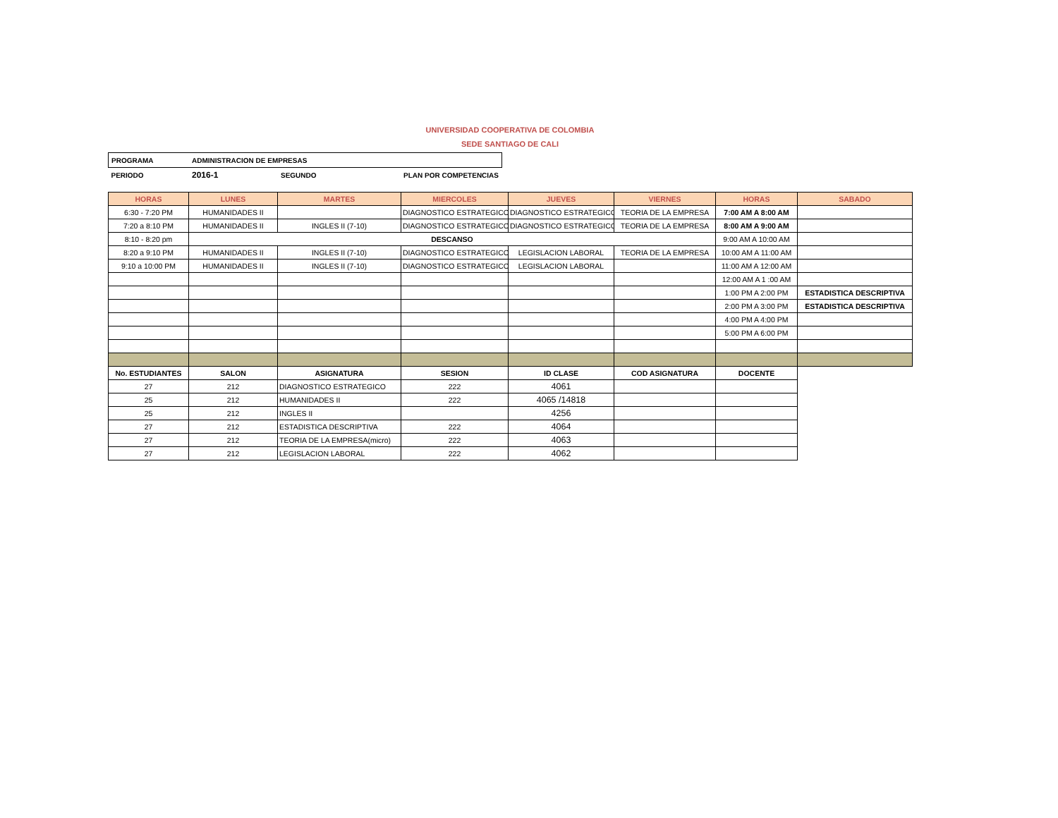UNIVERSIDAD COOPERATIVA DE COLOMBIA
SEDE SANTIAGO DE CALI
| PROGRAMA | ADMINISTRACION DE EMPRESAS | | |
| PERIODO | 2016-1 | SEGUNDO | PLAN POR COMPETENCIAS |
| HORAS | LUNES | MARTES | MIERCOLES | JUEVES | VIERNES | HORAS | SABADO |
| --- | --- | --- | --- | --- | --- | --- | --- |
| 6:30 - 7:20 PM | HUMANIDADES II | | DIAGNOSTICO ESTRATEGICO | DIAGNOSTICO ESTRATEGICO | TEORIA DE LA EMPRESA | 7:00 AM A 8:00 AM | |
| 7:20 a 8:10 PM | HUMANIDADES II | INGLES II (7-10) | DIAGNOSTICO ESTRATEGICO | DIAGNOSTICO ESTRATEGICO | TEORIA DE LA EMPRESA | 8:00 AM A 9:00 AM | |
| 8:10 - 8:20 pm | DESCANSO | | | | | 9:00 AM A 10:00 AM | |
| 8:20 a 9:10 PM | HUMANIDADES II | INGLES II (7-10) | DIAGNOSTICO ESTRATEGICO | LEGISLACION LABORAL | TEORIA DE LA EMPRESA | 10:00 AM A 11:00 AM | |
| 9:10 a 10:00 PM | HUMANIDADES II | INGLES II (7-10) | DIAGNOSTICO ESTRATEGICO | LEGISLACION LABORAL | | 11:00 AM A 12:00 AM | |
| | | | | | | 12:00 AM A 1 :00 AM | |
| | | | | | | 1:00 PM A 2:00 PM | ESTADISTICA DESCRIPTIVA |
| | | | | | | 2:00 PM A 3:00 PM | ESTADISTICA DESCRIPTIVA |
| | | | | | | 4:00 PM A 4:00 PM | |
| | | | | | | 5:00 PM A 6:00 PM | |
| No. ESTUDIANTES | SALON | ASIGNATURA | SESION | ID CLASE | COD ASIGNATURA | DOCENTE | |
| 27 | 212 | DIAGNOSTICO ESTRATEGICO | 222 | 4061 | | | |
| 25 | 212 | HUMANIDADES II | 222 | 4065 /14818 | | | |
| 25 | 212 | INGLES II | | 4256 | | | |
| 27 | 212 | ESTADISTICA DESCRIPTIVA | 222 | 4064 | | | |
| 27 | 212 | TEORIA DE LA EMPRESA(micro) | 222 | 4063 | | | |
| 27 | 212 | LEGISLACION LABORAL | 222 | 4062 | | | |